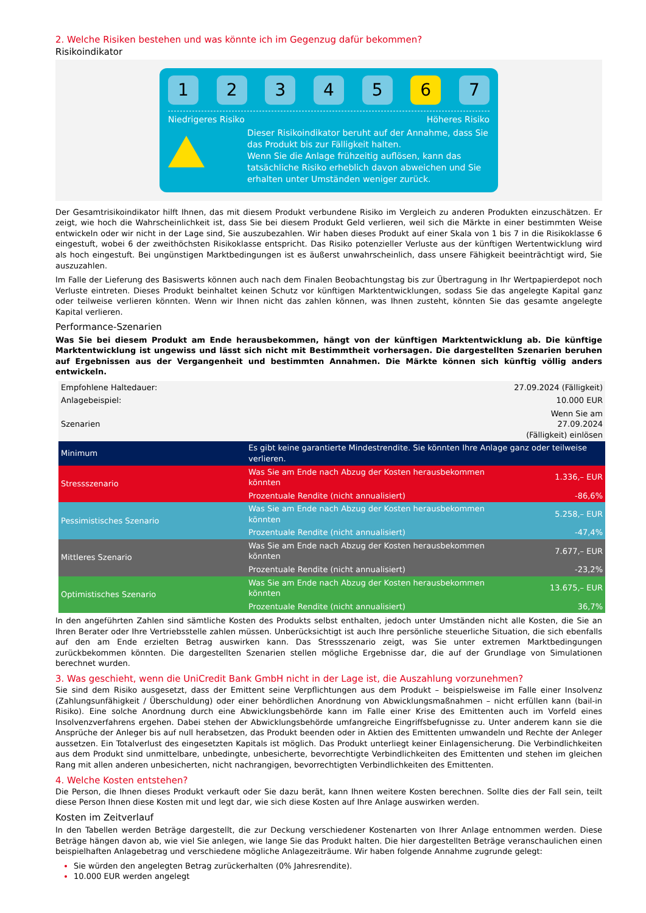2. Welche Risiken bestehen und was könnte ich im Gegenzug dafür bekommen?
Risikoindikator
1 2 3 4 5 6 7
Niedrigeres Risiko Höheres Risiko
Dieser Risikoindikator beruht auf der Annahme, dass Sie das Produkt bis zur Fälligkeit halten.
Wenn Sie die Anlage frühzeitig auflösen, kann das tatsächliche Risiko erheblich davon abweichen und Sie erhalten unter Umständen weniger zurück.
Der Gesamtrisikoindikator hilft Ihnen, das mit diesem Produkt verbundene Risiko im Vergleich zu anderen Produkten einzuschätzen. Er zeigt, wie hoch die Wahrscheinlichkeit ist, dass Sie bei diesem Produkt Geld verlieren, weil sich die Märkte in einer bestimmten Weise entwickeln oder wir nicht in der Lage sind, Sie auszubezahlen. Wir haben dieses Produkt auf einer Skala von 1 bis 7 in die Risikoklasse 6 eingestuft, wobei 6 der zweithöchsten Risikoklasse entspricht. Das Risiko potenzieller Verluste aus der künftigen Wertentwicklung wird als hoch eingestuft. Bei ungünstigen Marktbedingungen ist es äußerst unwahrscheinlich, dass unsere Fähigkeit beeinträchtigt wird, Sie auszuzahlen.
Im Falle der Lieferung des Basiswerts können auch nach dem Finalen Beobachtungstag bis zur Übertragung in Ihr Wertpapierdepot noch Verluste eintreten. Dieses Produkt beinhaltet keinen Schutz vor künftigen Marktentwicklungen, sodass Sie das angelegte Kapital ganz oder teilweise verlieren könnten. Wenn wir Ihnen nicht das zahlen können, was Ihnen zusteht, könnten Sie das gesamte angelegte Kapital verlieren.
Performance-Szenarien
Was Sie bei diesem Produkt am Ende herausbekommen, hängt von der künftigen Marktentwicklung ab. Die künftige Marktentwicklung ist ungewiss und lässt sich nicht mit Bestimmtheit vorhersagen. Die dargestellten Szenarien beruhen auf Ergebnissen aus der Vergangenheit und bestimmten Annahmen. Die Märkte können sich künftig völlig anders entwickeln.
| Empfohlene Haltedauer: | | 27.09.2024 (Fälligkeit) |
| Anlagebeispiel: | | 10.000 EUR |
| Szenarien | | Wenn Sie am 27.09.2024 (Fälligkeit) einlösen |
| Minimum | Es gibt keine garantierte Mindestrendite. Sie könnten Ihre Anlage ganz oder teilweise verlieren. | |
| Stressszenario | Was Sie am Ende nach Abzug der Kosten herausbekommen könnten | 1.336,– EUR |
| | Prozentuale Rendite (nicht annualisiert) | -86,6% |
| Pessimistisches Szenario | Was Sie am Ende nach Abzug der Kosten herausbekommen könnten | 5.258,– EUR |
| | Prozentuale Rendite (nicht annualisiert) | -47,4% |
| Mittleres Szenario | Was Sie am Ende nach Abzug der Kosten herausbekommen könnten | 7.677,– EUR |
| | Prozentuale Rendite (nicht annualisiert) | -23,2% |
| Optimistisches Szenario | Was Sie am Ende nach Abzug der Kosten herausbekommen könnten | 13.675,– EUR |
| | Prozentuale Rendite (nicht annualisiert) | 36,7% |
In den angeführten Zahlen sind sämtliche Kosten des Produkts selbst enthalten, jedoch unter Umständen nicht alle Kosten, die Sie an Ihren Berater oder Ihre Vertriebsstelle zahlen müssen. Unberücksichtigt ist auch Ihre persönliche steuerliche Situation, die sich ebenfalls auf den am Ende erzielten Betrag auswirken kann. Das Stressszenario zeigt, was Sie unter extremen Marktbedingungen zurückbekommen könnten. Die dargestellten Szenarien stellen mögliche Ergebnisse dar, die auf der Grundlage von Simulationen berechnet wurden.
3. Was geschieht, wenn die UniCredit Bank GmbH nicht in der Lage ist, die Auszahlung vorzunehmen?
Sie sind dem Risiko ausgesetzt, dass der Emittent seine Verpflichtungen aus dem Produkt – beispielsweise im Falle einer Insolvenz (Zahlungsunfähigkeit / Überschuldung) oder einer behördlichen Anordnung von Abwicklungsmaßnahmen – nicht erfüllen kann (bail-in Risiko). Eine solche Anordnung durch eine Abwicklungsbehörde kann im Falle einer Krise des Emittenten auch im Vorfeld eines Insolvenzverfahrens ergehen. Dabei stehen der Abwicklungsbehörde umfangreiche Eingriffsbefugnisse zu. Unter anderem kann sie die Ansprüche der Anleger bis auf null herabsetzen, das Produkt beenden oder in Aktien des Emittenten umwandeln und Rechte der Anleger aussetzen. Ein Totalverlust des eingesetzten Kapitals ist möglich. Das Produkt unterliegt keiner Einlagensicherung. Die Verbindlichkeiten aus dem Produkt sind unmittelbare, unbedingte, unbesicherte, bevorrechtigte Verbindlichkeiten des Emittenten und stehen im gleichen Rang mit allen anderen unbesicherten, nicht nachrangigen, bevorrechtigten Verbindlichkeiten des Emittenten.
4. Welche Kosten entstehen?
Die Person, die Ihnen dieses Produkt verkauft oder Sie dazu berät, kann Ihnen weitere Kosten berechnen. Sollte dies der Fall sein, teilt diese Person Ihnen diese Kosten mit und legt dar, wie sich diese Kosten auf Ihre Anlage auswirken werden.
Kosten im Zeitverlauf
In den Tabellen werden Beträge dargestellt, die zur Deckung verschiedener Kostenarten von Ihrer Anlage entnommen werden. Diese Beträge hängen davon ab, wie viel Sie anlegen, wie lange Sie das Produkt halten. Die hier dargestellten Beträge veranschaulichen einen beispielhaften Anlagebetrag und verschiedene mögliche Anlagezeiträume. Wir haben folgende Annahme zugrunde gelegt:
Sie würden den angelegten Betrag zurückerhalten (0% Jahresrendite).
10.000 EUR werden angelegt